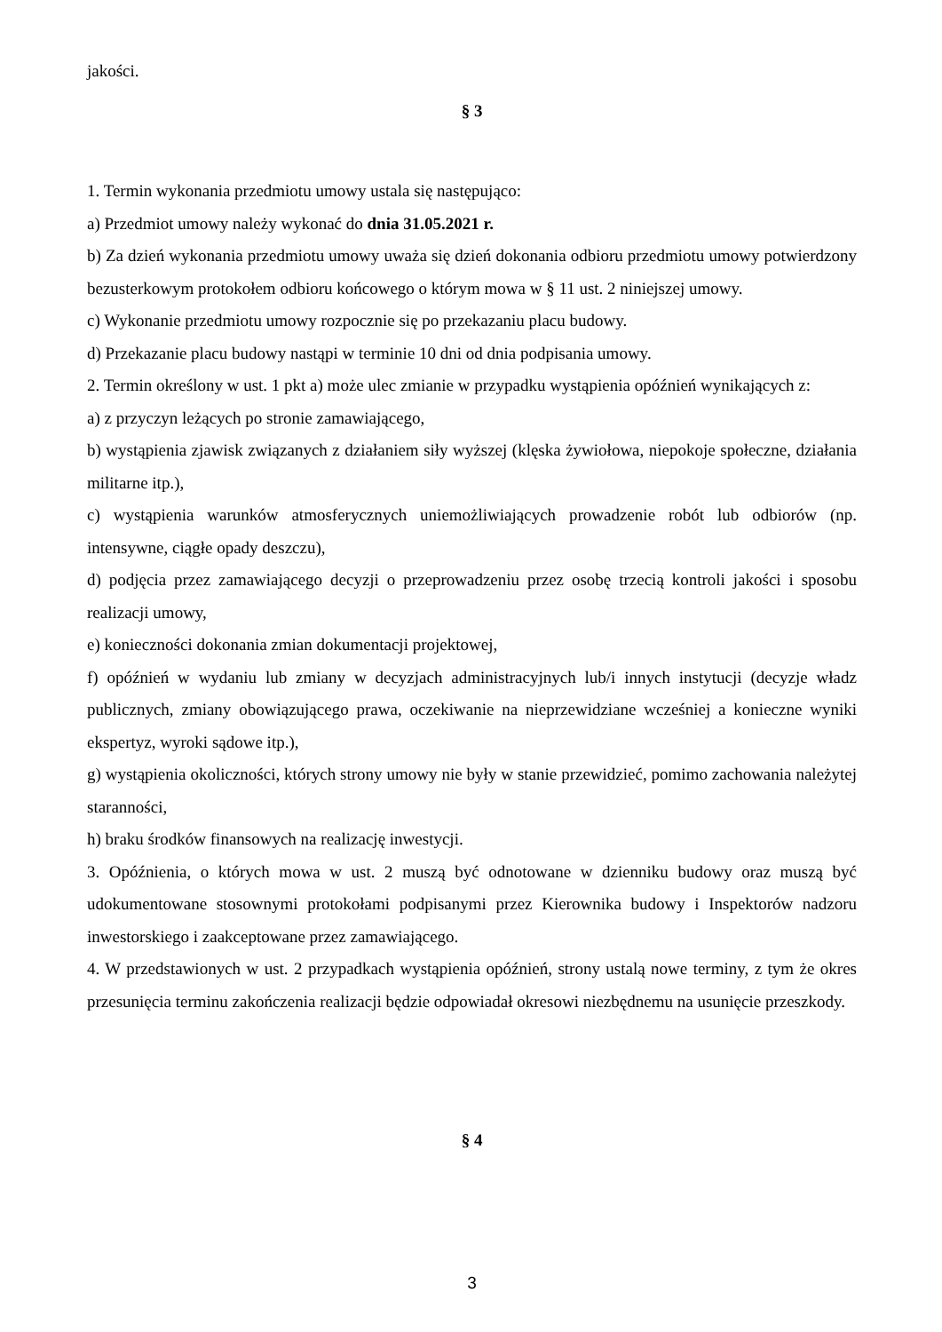jakości.
§ 3
1. Termin wykonania przedmiotu umowy ustala się następująco:
a) Przedmiot umowy należy wykonać do dnia 31.05.2021 r.
b) Za dzień wykonania przedmiotu umowy uważa się dzień dokonania odbioru przedmiotu umowy potwierdzony bezusterkowym protokołem odbioru końcowego o którym mowa w § 11 ust. 2 niniejszej umowy.
c) Wykonanie przedmiotu umowy rozpocznie się po przekazaniu placu budowy.
d) Przekazanie placu budowy nastąpi w terminie 10 dni od dnia podpisania umowy.
2. Termin określony w ust. 1 pkt a) może ulec zmianie w przypadku wystąpienia opóźnień wynikających z:
a) z przyczyn leżących po stronie zamawiającego,
b) wystąpienia zjawisk związanych z działaniem siły wyższej (klęska żywiołowa, niepokoje społeczne, działania militarne itp.),
c) wystąpienia warunków atmosferycznych uniemożliwiających prowadzenie robót lub odbiorów (np. intensywne, ciągłe opady deszczu),
d) podjęcia przez zamawiającego decyzji o przeprowadzeniu przez osobę trzecią kontroli jakości i sposobu realizacji umowy,
e) konieczności dokonania zmian dokumentacji projektowej,
f) opóźnień w wydaniu lub zmiany w decyzjach administracyjnych lub/i innych instytucji (decyzje władz publicznych, zmiany obowiązującego prawa, oczekiwanie na nieprzewidziane wcześniej a konieczne wyniki ekspertyz, wyroki sądowe itp.),
g) wystąpienia okoliczności, których strony umowy nie były w stanie przewidzieć, pomimo zachowania należytej staranności,
h) braku środków finansowych na realizację inwestycji.
3. Opóźnienia, o których mowa w ust. 2 muszą być odnotowane w dzienniku budowy oraz muszą być udokumentowane stosownymi protokołami podpisanymi przez Kierownika budowy i Inspektorów nadzoru inwestorskiego i zaakceptowane przez zamawiającego.
4. W przedstawionych w ust. 2 przypadkach wystąpienia opóźnień, strony ustalą nowe terminy, z tym że okres przesunięcia terminu zakończenia realizacji będzie odpowiadał okresowi niezbędnemu na usunięcie przeszkody.
§ 4
3